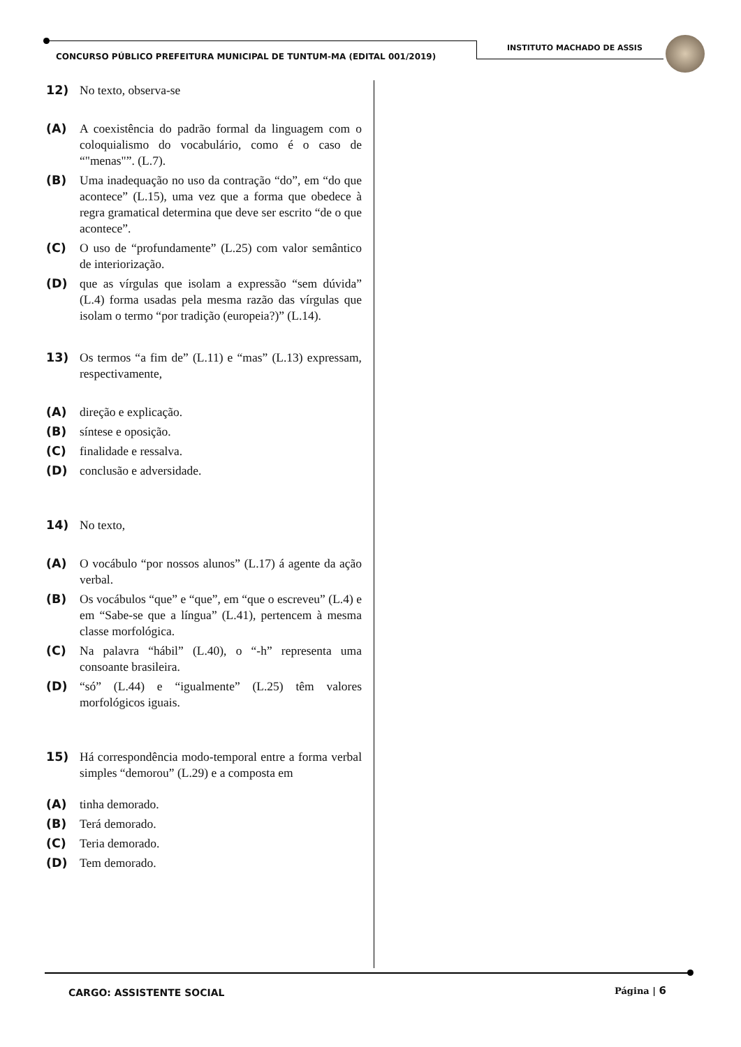INSTITUTO MACHADO DE ASSIS
CONCURSO PÚBLICO PREFEITURA MUNICIPAL DE TUNTUM-MA (EDITAL 001/2019)
12) No texto, observa-se
(A) A coexistência do padrão formal da linguagem com o coloquialismo do vocabulário, como é o caso de “"menas"”. (L.7).
(B) Uma inadequação no uso da contração “do”, em “do que acontece” (L.15), uma vez que a forma que obedece à regra gramatical determina que deve ser escrito “de o que acontece”.
(C) O uso de “profundamente” (L.25) com valor semântico de interiorização.
(D) que as vírgulas que isolam a expressão “sem dúvida” (L.4) forma usadas pela mesma razão das vírgulas que isolam o termo “por tradição (europeia?)” (L.14).
13) Os termos “a fim de” (L.11) e “mas” (L.13) expressam, respectivamente,
(A) direção e explicação.
(B) síntese e oposição.
(C) finalidade e ressalva.
(D) conclusão e adversidade.
14) No texto,
(A) O vocábulo “por nossos alunos” (L.17) á agente da ação verbal.
(B) Os vocábulos “que” e “que”, em “que o escreveu” (L.4) e em “Sabe-se que a língua” (L.41), pertencem à mesma classe morfológica.
(C) Na palavra “hábil” (L.40), o “-h” representa uma consoante brasileira.
(D) “só” (L.44) e “igualmente” (L.25) têm valores morfológicos iguais.
15) Há correspondência modo-temporal entre a forma verbal simples “demorou” (L.29) e a composta em
(A) tinha demorado.
(B) Terá demorado.
(C) Teria demorado.
(D) Tem demorado.
CARGO: ASSISTENTE SOCIAL Página | 6